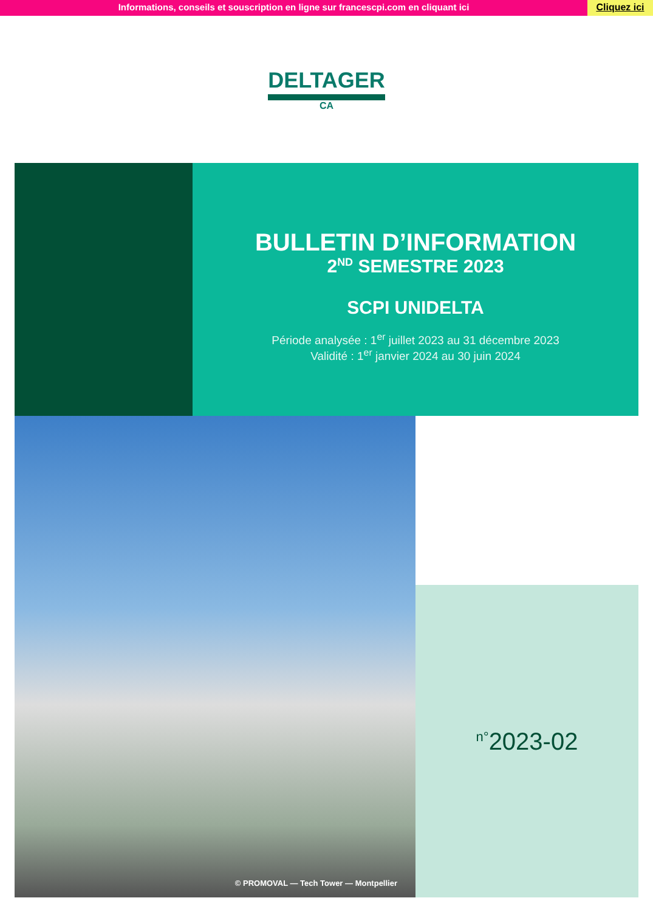Informations, conseils et souscription en ligne sur francescpi.com en cliquant ici
Cliquez ici
DELTAGER
CA
BULLETIN D’INFORMATION
2<sup>ND</sup> SEMESTRE 2023
SCPI UNIDELTA
Période analysée : 1<sup>er</sup> juillet 2023 au 31 décembre 2023
Validité : 1<sup>er</sup> janvier 2024 au 30 juin 2024
© PROMOVAL — Tech Tower — Montpellier
<sup>n°</sup>2023-02